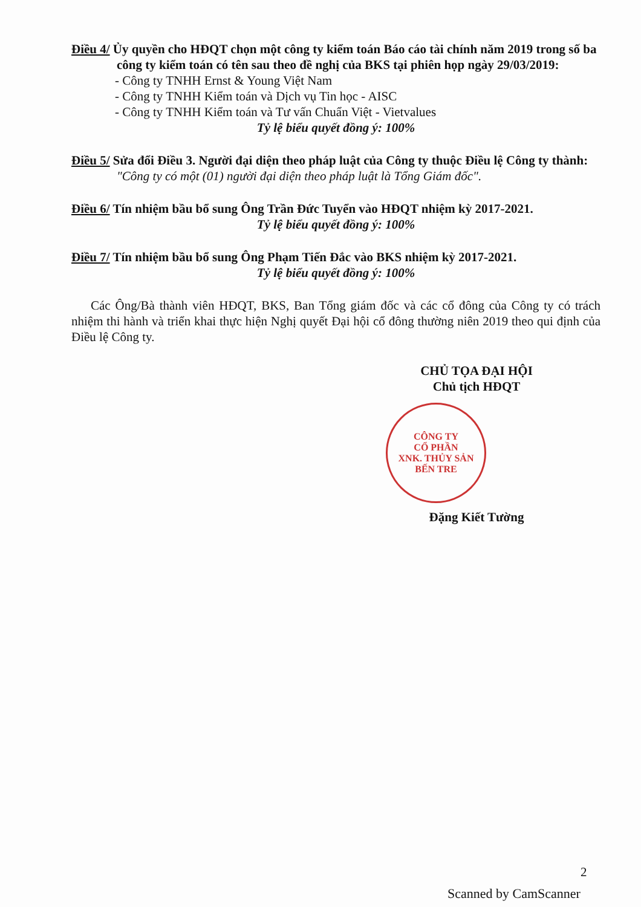Điều 4/ Ủy quyền cho HĐQT chọn một công ty kiểm toán Báo cáo tài chính năm 2019 trong số ba công ty kiểm toán có tên sau theo đề nghị của BKS tại phiên họp ngày 29/03/2019:
- Công ty TNHH Ernst & Young Việt Nam
- Công ty TNHH Kiểm toán và Dịch vụ Tin học - AISC
- Công ty TNHH Kiểm toán và Tư vấn Chuẩn Việt - Vietvalues
Tỷ lệ biểu quyết đồng ý: 100%
Điều 5/ Sửa đổi Điều 3. Người đại diện theo pháp luật của Công ty thuộc Điều lệ Công ty thành: "Công ty có một (01) người đại diện theo pháp luật là Tổng Giám đốc".
Điều 6/ Tín nhiệm bầu bổ sung Ông Trần Đức Tuyển vào HĐQT nhiệm kỳ 2017-2021.
Tỷ lệ biểu quyết đồng ý: 100%
Điều 7/ Tín nhiệm bầu bổ sung Ông Phạm Tiến Đắc vào BKS nhiệm kỳ 2017-2021.
Tỷ lệ biểu quyết đồng ý: 100%
Các Ông/Bà thành viên HĐQT, BKS, Ban Tổng giám đốc và các cổ đông của Công ty có trách nhiệm thi hành và triển khai thực hiện Nghị quyết Đại hội cổ đông thường niên 2019 theo qui định của Điều lệ Công ty.
CHỦ TỌA ĐẠI HỘI
Chủ tịch HĐQT
CÔNG TY
CỔ PHẦN
XNK. THỦY SẢN
BẾN TRE
Đặng Kiết Tường
2
Scanned by CamScanner